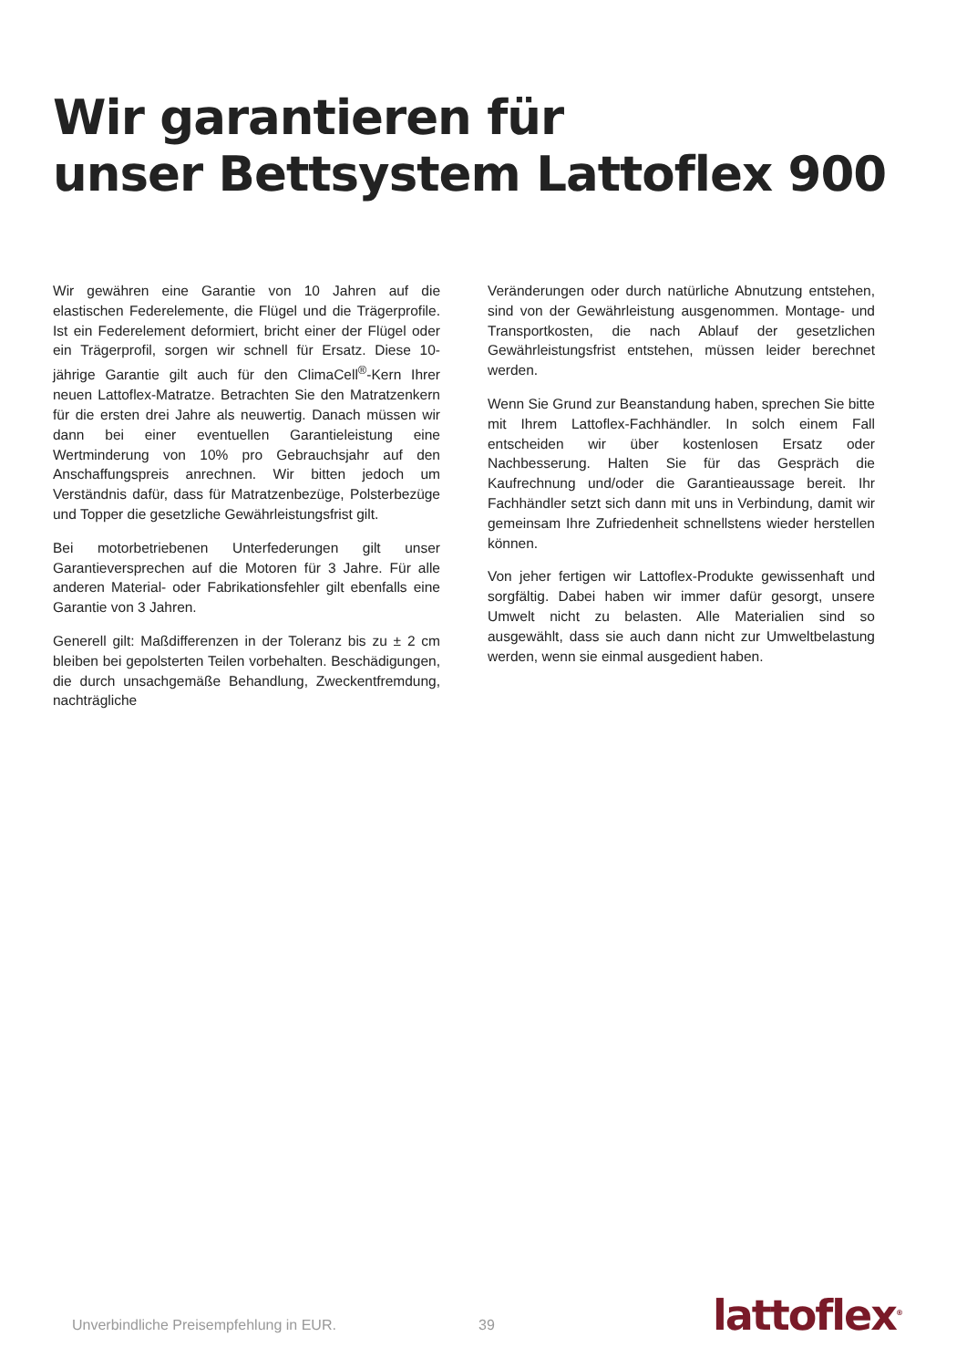Wir garantieren für
unser Bettsystem Lattoflex 900
Wir gewähren eine Garantie von 10 Jahren auf die elastischen Federelemente, die Flügel und die Trägerprofile. Ist ein Feder­element deformiert, bricht einer der Flügel oder ein Träger­profil, sorgen wir schnell für Ersatz. Diese 10-jährige Garantie gilt auch für den ClimaCell<sup>®</sup>-Kern Ihrer neuen Lattoflex-Matratze. Betrachten Sie den Matratzenkern für die ersten drei Jahre als neuwertig. Danach müssen wir dann bei einer eventuellen Garantieleistung eine Wertminderung von 10% pro Gebrauchs­jahr auf den Anschaffungspreis anrechnen. Wir bitten jedoch um Verständnis dafür, dass für Matratzenbezüge, Polsterbezüge und Topper die gesetzliche Gewährleistungsfrist gilt.
Bei motorbetriebenen Unterfederungen gilt unser Garantiever­sprechen auf die Motoren für 3 Jahre. Für alle anderen Material- oder Fabrikationsfehler gilt ebenfalls eine Garantie von 3 Jahren.
Generell gilt: Maßdifferenzen in der Toleranz bis zu ± 2 cm bleiben bei gepolsterten Teilen vorbehalten. Beschädigungen, die durch unsachgemäße Behandlung, Zweckentfremdung, nachträgliche
Veränderungen oder durch natürliche Abnutzung entstehen, sind von der Gewährleistung ausgenommen. Montage- und Trans­portkosten, die nach Ablauf der gesetzlichen Gewährleistungs­frist entstehen, müssen leider berechnet werden.
Wenn Sie Grund zur Beanstandung haben, sprechen Sie bitte mit Ihrem Lattoflex-Fachhändler. In solch einem Fall entscheiden wir über kostenlosen Ersatz oder Nachbesserung. Halten Sie für das Gespräch die Kaufrechnung und/oder die Garantieaussage bereit. Ihr Fachhändler setzt sich dann mit uns in Verbindung, damit wir gemeinsam Ihre Zufriedenheit schnellstens wieder herstellen können.
Von jeher fertigen wir Lattoflex-Produkte gewissenhaft und sorg­fältig. Dabei haben wir immer dafür gesorgt, unsere Umwelt nicht zu belasten. Alle Materialien sind so ausgewählt, dass sie auch dann nicht zur Umweltbelastung werden, wenn sie einmal ausgedient haben.
Unverbindliche Preisempfehlung in EUR.
39
lattoflex<sup>®</sup>